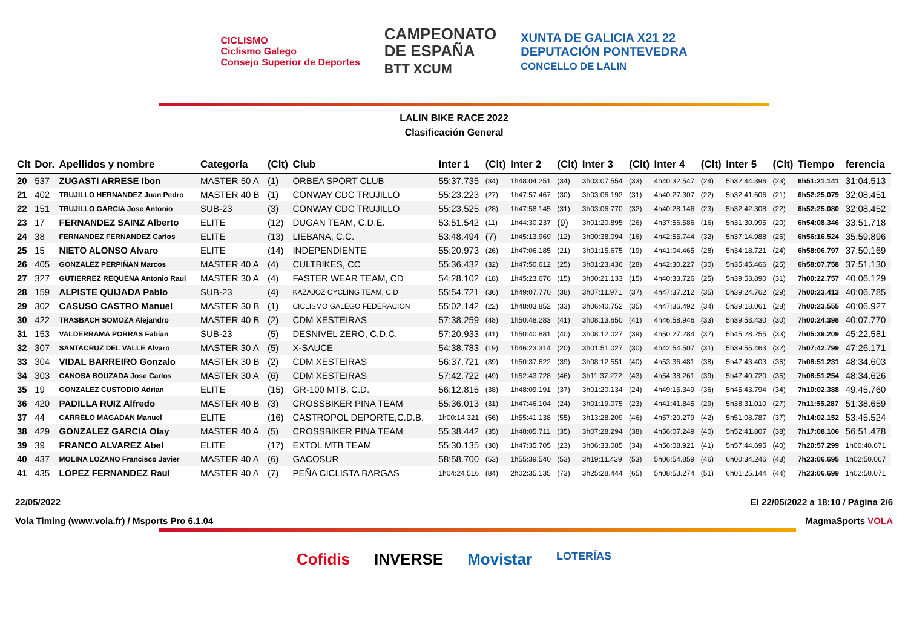CICLISMO
Ciclismo Galego
Consejo Superior de Deportes CAMPEONATO
DE ESPAÑA
BTT XCUM XUNTA DE GALICIA X21 22
DEPUTACIÓN PONTEVEDRA
CONCELLO DE LALIN
LALIN BIKE RACE 2022
Clasificación General
| Clt | Dor. | Apellidos y nombre | Categoría | (Clt) | Club | Inter 1 | (Clt) | Inter 2 | (Clt) | Inter 3 | (Clt) | Inter 4 | (Clt) | Inter 5 | (Clt) | Tiempo | ferencia |
| --- | --- | --- | --- | --- | --- | --- | --- | --- | --- | --- | --- | --- | --- | --- | --- | --- | --- |
| 20 | 537 | ZUGASTI ARRESE Ibon | MASTER 50 A | (1) | ORBEA SPORT CLUB | 55:37.735 | (34) | 1h48:04.251 | (34) | 3h03:07.554 | (33) | 4h40:32.547 | (24) | 5h32:44.396 | (23) | 6h51:21.141 | 31:04.513 |
| 21 | 402 | TRUJILLO HERNANDEZ Juan Pedro | MASTER 40 B | (1) | CONWAY CDC TRUJILLO | 55:23.223 | (27) | 1h47:57.467 | (30) | 3h03:06.192 | (31) | 4h40:27.307 | (22) | 5h32:41.606 | (21) | 6h52:25.079 | 32:08.451 |
| 22 | 151 | TRUJILLO GARCIA Jose Antonio | SUB-23 | (3) | CONWAY CDC TRUJILLO | 55:23.525 | (28) | 1h47:58.145 | (31) | 3h03:06.770 | (32) | 4h40:28.146 | (23) | 5h32:42.308 | (22) | 6h52:25.080 | 32:08.452 |
| 23 | 17 | FERNANDEZ SAINZ Alberto | ELITE | (12) | DUGAN TEAM, C.D.E. | 53:51.542 | (11) | 1h44:30.237 | (9) | 3h01:20.895 | (26) | 4h37:56.586 | (16) | 5h31:30.995 | (20) | 6h54:08.346 | 33:51.718 |
| 24 | 38 | FERNANDEZ FERNANDEZ Carlos | ELITE | (13) | LIEBANA, C.C. | 53:48.494 | (7) | 1h45:13.969 | (12) | 3h00:38.094 | (16) | 4h42:55.744 | (32) | 5h37:14.988 | (26) | 6h56:16.524 | 35:59.896 |
| 25 | 15 | NIETO ALONSO Alvaro | ELITE | (14) | INDEPENDIENTE | 55:20.973 | (26) | 1h47:06.185 | (21) | 3h01:15.675 | (19) | 4h41:04.465 | (28) | 5h34:18.721 | (24) | 6h58:06.797 | 37:50.169 |
| 26 | 405 | GONZALEZ PERPIÑAN Marcos | MASTER 40 A | (4) | CULTBIKES, CC | 55:36.432 | (32) | 1h47:50.612 | (25) | 3h01:23.436 | (28) | 4h42:30.227 | (30) | 5h35:45.466 | (25) | 6h58:07.758 | 37:51.130 |
| 27 | 327 | GUTIERREZ REQUENA Antonio Raul | MASTER 30 A | (4) | FASTER WEAR TEAM, CD | 54:28.102 | (18) | 1h45:23.676 | (15) | 3h00:21.133 | (15) | 4h40:33.726 | (25) | 5h39:53.890 | (31) | 7h00:22.757 | 40:06.129 |
| 28 | 159 | ALPISTE QUIJADA Pablo | SUB-23 | (4) | KAZAJOZ CYCLING TEAM, C.D | 55:54.721 | (36) | 1h49:07.770 | (38) | 3h07:11.971 | (37) | 4h47:37.212 | (35) | 5h39:24.762 | (29) | 7h00:23.413 | 40:06.785 |
| 29 | 302 | CASUSO CASTRO Manuel | MASTER 30 B | (1) | CICLISMO GALEGO FEDERACION | 55:02.142 | (22) | 1h48:03.852 | (33) | 3h06:40.752 | (35) | 4h47:36.492 | (34) | 5h39:18.061 | (28) | 7h00:23.555 | 40:06.927 |
| 30 | 422 | TRASBACH SOMOZA Alejandro | MASTER 40 B | (2) | CDM XESTEIRAS | 57:38.259 | (48) | 1h50:48.283 | (41) | 3h08:13.650 | (41) | 4h46:58.946 | (33) | 5h39:53.430 | (30) | 7h00:24.398 | 40:07.770 |
| 31 | 153 | VALDERRAMA PORRAS Fabian | SUB-23 | (5) | DESNIVEL ZERO, C.D.C. | 57:20.933 | (41) | 1h50:40.881 | (40) | 3h08:12.027 | (39) | 4h50:27.284 | (37) | 5h45:28.255 | (33) | 7h05:39.209 | 45:22.581 |
| 32 | 307 | SANTACRUZ DEL VALLE Alvaro | MASTER 30 A | (5) | X-SAUCE | 54:38.783 | (19) | 1h46:23.314 | (20) | 3h01:51.027 | (30) | 4h42:54.507 | (31) | 5h39:55.463 | (32) | 7h07:42.799 | 47:26.171 |
| 33 | 304 | VIDAL BARREIRO Gonzalo | MASTER 30 B | (2) | CDM XESTEIRAS | 56:37.721 | (39) | 1h50:37.622 | (39) | 3h08:12.551 | (40) | 4h53:36.481 | (38) | 5h47:43.403 | (36) | 7h08:51.231 | 48:34.603 |
| 34 | 303 | CANOSA BOUZADA Jose Carlos | MASTER 30 A | (6) | CDM XESTEIRAS | 57:42.722 | (49) | 1h52:43.728 | (46) | 3h11:37.272 | (43) | 4h54:38.261 | (39) | 5h47:40.720 | (35) | 7h08:51.254 | 48:34.626 |
| 35 | 19 | GONZALEZ CUSTODIO Adrian | ELITE | (15) | GR-100 MTB, C.D. | 56:12.815 | (38) | 1h48:09.191 | (37) | 3h01:20.134 | (24) | 4h49:15.349 | (36) | 5h45:43.794 | (34) | 7h10:02.388 | 49:45.760 |
| 36 | 420 | PADILLA RUIZ Alfredo | MASTER 40 B | (3) | CROSSBIKER PINA TEAM | 55:36.013 | (31) | 1h47:46.104 | (24) | 3h01:19.075 | (23) | 4h41:41.845 | (29) | 5h38:31.010 | (27) | 7h11:55.287 | 51:38.659 |
| 37 | 44 | CARRELO MAGADAN Manuel | ELITE | (16) | CASTROPOL DEPORTE,C.D.B. | 1h00:14.321 | (56) | 1h55:41.138 | (55) | 3h13:28.209 | (46) | 4h57:20.279 | (42) | 5h51:08.787 | (37) | 7h14:02.152 | 53:45.524 |
| 38 | 429 | GONZALEZ GARCIA Olay | MASTER 40 A | (5) | CROSSBIKER PINA TEAM | 55:38.442 | (35) | 1h48:05.711 | (35) | 3h07:28.294 | (38) | 4h56:07.249 | (40) | 5h52:41.807 | (38) | 7h17:08.106 | 56:51.478 |
| 39 | 39 | FRANCO ALVAREZ Abel | ELITE | (17) | EXTOL MTB TEAM | 55:30.135 | (30) | 1h47:35.705 | (23) | 3h06:33.085 | (34) | 4h56:08.921 | (41) | 5h57:44.695 | (40) | 7h20:57.299 | 1h00:40.671 |
| 40 | 437 | MOLINA LOZANO Francisco Javier | MASTER 40 A | (6) | GACOSUR | 58:58.700 | (53) | 1h55:39.540 | (53) | 3h19:11.439 | (53) | 5h06:54.859 | (46) | 6h00:34.246 | (43) | 7h23:06.695 | 1h02:50.067 |
| 41 | 435 | LOPEZ FERNANDEZ Raul | MASTER 40 A | (7) | PEÑA CICLISTA BARGAS | 1h04:24.516 | (84) | 2h02:35.135 | (73) | 3h25:28.444 | (65) | 5h08:53.274 | (51) | 6h01:25.144 | (44) | 7h23:06.699 | 1h02:50.071 |
22/05/2022 El 22/05/2022 a 18:10 / Página 2/6
Vola Timing (www.vola.fr) / Msports Pro 6.1.04 MagmaSports VOLA
Cofidis INVERSE Movistar LOTERÍAS